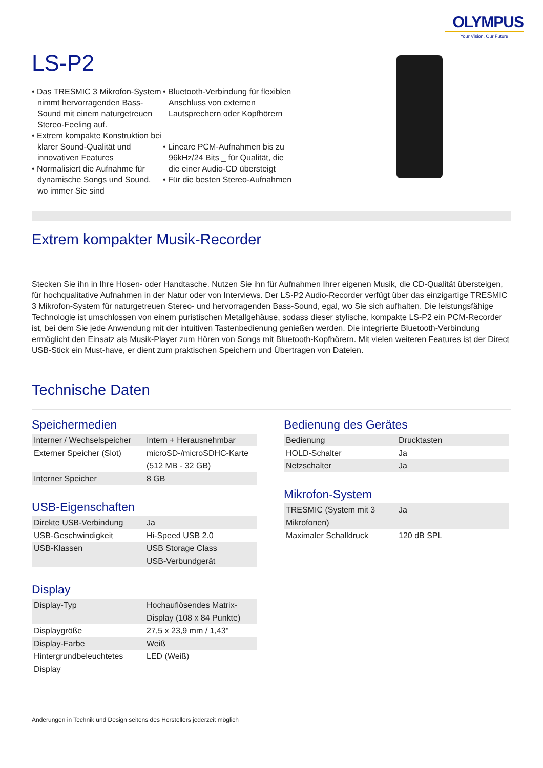OLYMPUS
Your Vision, Our Future
LS-P2
• Das TRESMIC 3 Mikrofon-System nimmt hervorragenden Bass-Sound mit einem naturgetreuen Stereo-Feeling auf.
• Extrem kompakte Konstruktion bei klarer Sound-Qualität und innovativen Features
• Normalisiert die Aufnahme für dynamische Songs und Sound, wo immer Sie sind
• Bluetooth-Verbindung für flexiblen Anschluss von externen Lautsprechern oder Kopfhörern
• Lineare PCM-Aufnahmen bis zu 96kHz/24 Bits _ für Qualität, die die einer Audio-CD übersteigt
• Für die besten Stereo-Aufnahmen
Extrem kompakter Musik-Recorder
Stecken Sie ihn in Ihre Hosen- oder Handtasche. Nutzen Sie ihn für Aufnahmen Ihrer eigenen Musik, die CD-Qualität übersteigen, für hochqualitative Aufnahmen in der Natur oder von Interviews. Der LS-P2 Audio-Recorder verfügt über das einzigartige TRESMIC 3 Mikrofon-System für naturgetreuen Stereo- und hervorragenden Bass-Sound, egal, wo Sie sich aufhalten. Die leistungsfähige Technologie ist umschlossen von einem puristischen Metallgehäuse, sodass dieser stylische, kompakte LS-P2 ein PCM-Recorder ist, bei dem Sie jede Anwendung mit der intuitiven Tastenbedienung genießen werden. Die integrierte Bluetooth-Verbindung ermöglicht den Einsatz als Musik-Player zum Hören von Songs mit Bluetooth-Kopfhörern. Mit vielen weiteren Features ist der Direct USB-Stick ein Must-have, er dient zum praktischen Speichern und Übertragen von Dateien.
Technische Daten
Speichermedien
| Interner / Wechselspeicher | Intern + Herausnehmbar |
| Externer Speicher (Slot) | microSD-/microSDHC-Karte (512 MB - 32 GB) |
| Interner Speicher | 8 GB |
USB-Eigenschaften
| Direkte USB-Verbindung | Ja |
| USB-Geschwindigkeit | Hi-Speed USB 2.0 |
| USB-Klassen | USB Storage Class USB-Verbundgerät |
Display
| Display-Typ | Hochauflösendes Matrix-Display (108 x 84 Punkte) |
| Displaygröße | 27,5 x 23,9 mm / 1,43" |
| Display-Farbe | Weiß |
| Hintergrundbeleuchtetes Display | LED (Weiß) |
Bedienung des Gerätes
| Bedienung | Drucktasten |
| HOLD-Schalter | Ja |
| Netzschalter | Ja |
Mikrofon-System
| TRESMIC (System mit 3 Mikrofonen) | Ja |
| Maximaler Schalldruck | 120 dB SPL |
Änderungen in Technik und Design seitens des Herstellers jederzeit möglich